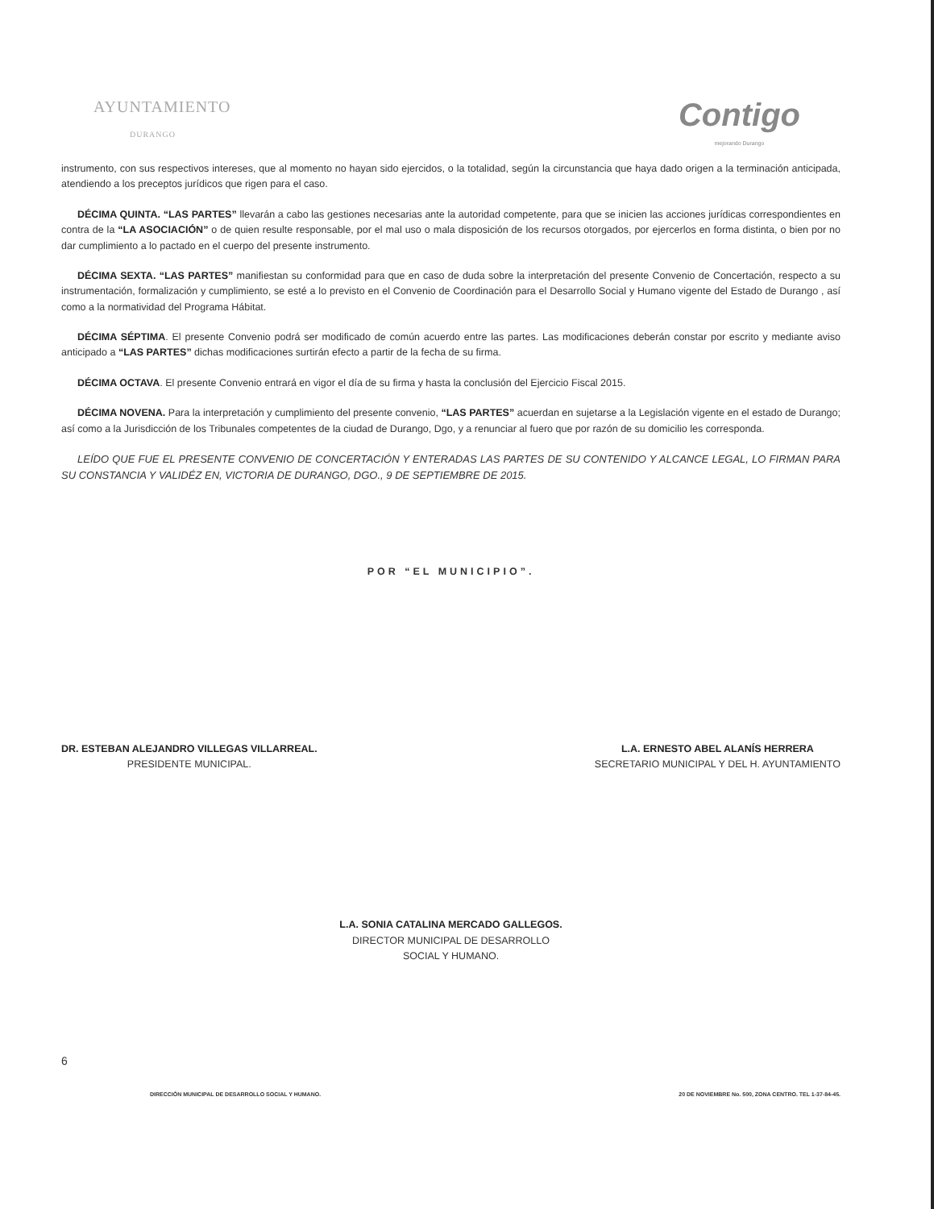AYUNTAMIENTO
DURANGO
Contigo
mejorando Durango
instrumento, con sus respectivos intereses, que al momento no hayan sido ejercidos, o la totalidad, según la circunstancia que haya dado origen a la terminación anticipada, atendiendo a los preceptos jurídicos que rigen para el caso.
DÉCIMA QUINTA. “LAS PARTES” llevarán a cabo las gestiones necesarias ante la autoridad competente, para que se inicien las acciones jurídicas correspondientes en contra de la “LA ASOCIACIÓN” o de quien resulte responsable, por el mal uso o mala disposición de los recursos otorgados, por ejercerlos en forma distinta, o bien por no dar cumplimiento a lo pactado en el cuerpo del presente instrumento.
DÉCIMA SEXTA. “LAS PARTES” manifiestan su conformidad para que en caso de duda sobre la interpretación del presente Convenio de Concertación, respecto a su instrumentación, formalización y cumplimiento, se esté a lo previsto en el Convenio de Coordinación para el Desarrollo Social y Humano vigente del Estado de Durango , así como a la normatividad del Programa Hábitat.
DÉCIMA SÉPTIMA. El presente Convenio podrá ser modificado de común acuerdo entre las partes. Las modificaciones deberán constar por escrito y mediante aviso anticipado a “LAS PARTES” dichas modificaciones surtirán efecto a partir de la fecha de su firma.
DÉCIMA OCTAVA. El presente Convenio entrará en vigor el día de su firma y hasta la conclusión del Ejercicio Fiscal 2015.
DÉCIMA NOVENA. Para la interpretación y cumplimiento del presente convenio, “LAS PARTES” acuerdan en sujetarse a la Legislación vigente en el estado de Durango; así como a la Jurisdicción de los Tribunales competentes de la ciudad de Durango, Dgo, y a renunciar al fuero que por razón de su domicilio les corresponda.
LEÍDO QUE FUE EL PRESENTE CONVENIO DE CONCERTACIÓN Y ENTERADAS LAS PARTES DE SU CONTENIDO Y ALCANCE LEGAL, LO FIRMAN PARA SU CONSTANCIA Y VALIDÉZ EN, VICTORIA DE DURANGO, DGO., 9 DE SEPTIEMBRE DE 2015.
POR “EL MUNICIPIO”.
DR. ESTEBAN ALEJANDRO VILLEGAS VILLARREAL.
PRESIDENTE MUNICIPAL.
L.A. ERNESTO ABEL ALANÍS HERRERA
SECRETARIO MUNICIPAL Y DEL H. AYUNTAMIENTO
L.A. SONIA CATALINA MERCADO GALLEGOS.
DIRECTOR MUNICIPAL DE DESARROLLO
SOCIAL Y HUMANO.
6
DIRECCIÓN MUNICIPAL DE DESARROLLO SOCIAL Y HUMANO. 20 DE NOVIEMBRE No. 500, ZONA CENTRO. TEL 1-37-84-45.